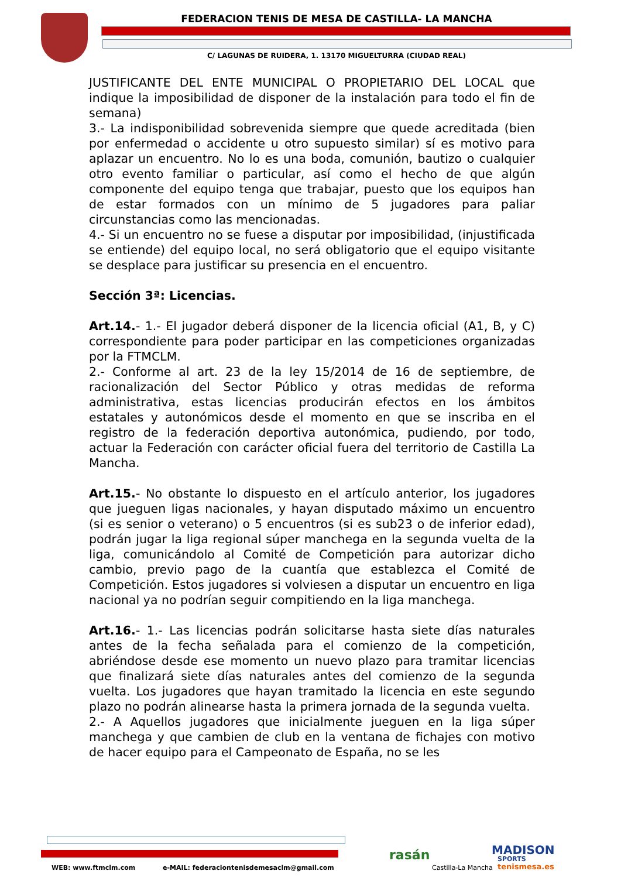FEDERACION TENIS DE MESA DE CASTILLA- LA MANCHA
C/ LAGUNAS DE RUIDERA, 1. 13170 MIGUELTURRA (CIUDAD REAL)
JUSTIFICANTE DEL ENTE MUNICIPAL O PROPIETARIO DEL LOCAL que indique la imposibilidad de disponer de la instalación para todo el fin de semana)
3.- La indisponibilidad sobrevenida siempre que quede acreditada (bien por enfermedad o accidente u otro supuesto similar) sí es motivo para aplazar un encuentro. No lo es una boda, comunión, bautizo o cualquier otro evento familiar o particular, así como el hecho de que algún componente del equipo tenga que trabajar, puesto que los equipos han de estar formados con un mínimo de 5 jugadores para paliar circunstancias como las mencionadas.
4.- Si un encuentro no se fuese a disputar por imposibilidad, (injustificada se entiende) del equipo local, no será obligatorio que el equipo visitante se desplace para justificar su presencia en el encuentro.
Sección 3ª: Licencias.
Art.14.- 1.- El jugador deberá disponer de la licencia oficial (A1, B, y C) correspondiente para poder participar en las competiciones organizadas por la FTMCLM.
2.- Conforme al art. 23 de la ley 15/2014 de 16 de septiembre, de racionalización del Sector Público y otras medidas de reforma administrativa, estas licencias producirán efectos en los ámbitos estatales y autonómicos desde el momento en que se inscriba en el registro de la federación deportiva autonómica, pudiendo, por todo, actuar la Federación con carácter oficial fuera del territorio de Castilla La Mancha.
Art.15.- No obstante lo dispuesto en el artículo anterior, los jugadores que jueguen ligas nacionales, y hayan disputado máximo un encuentro (si es senior o veterano) o 5 encuentros (si es sub23 o de inferior edad), podrán jugar la liga regional súper manchega en la segunda vuelta de la liga, comunicándolo al Comité de Competición para autorizar dicho cambio, previo pago de la cuantía que establezca el Comité de Competición. Estos jugadores si volviesen a disputar un encuentro en liga nacional ya no podrían seguir compitiendo en la liga manchega.
Art.16.- 1.- Las licencias podrán solicitarse hasta siete días naturales antes de la fecha señalada para el comienzo de la competición, abriéndose desde ese momento un nuevo plazo para tramitar licencias que finalizará siete días naturales antes del comienzo de la segunda vuelta. Los jugadores que hayan tramitado la licencia en este segundo plazo no podrán alinearse hasta la primera jornada de la segunda vuelta.
2.- A Aquellos jugadores que inicialmente jueguen en la liga súper manchega y que cambien de club en la ventana de fichajes con motivo de hacer equipo para el Campeonato de España, no se les
WEB: www.ftmclm.com
e-MAIL: federaciontenisdemesaclm@gmail.com
rasán
Castilla-La Mancha
MADISON
SPORTS
tenismesa.es